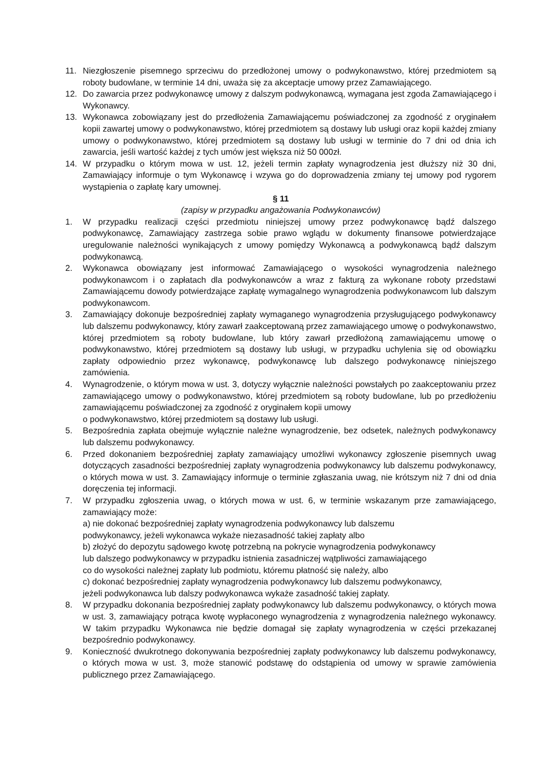11. Niezgłoszenie pisemnego sprzeciwu do przedłożonej umowy o podwykonawstwo, której przedmiotem są roboty budowlane, w terminie 14 dni, uważa się za akceptacje umowy przez Zamawiającego.
12. Do zawarcia przez podwykonawcę umowy z dalszym podwykonawcą, wymagana jest zgoda Zamawiającego i Wykonawcy.
13. Wykonawca zobowiązany jest do przedłożenia Zamawiającemu poświadczonej za zgodność z oryginałem kopii zawartej umowy o podwykonawstwo, której przedmiotem są dostawy lub usługi oraz kopii każdej zmiany umowy o podwykonawstwo, której przedmiotem są dostawy lub usługi w terminie do 7 dni od dnia ich zawarcia, jeśli wartość każdej z tych umów jest większa niż 50 000zł.
14. W przypadku o którym mowa w ust. 12, jeżeli termin zapłaty wynagrodzenia jest dłuższy niż 30 dni, Zamawiający informuje o tym Wykonawcę i wzywa go do doprowadzenia zmiany tej umowy pod rygorem wystąpienia o zapłatę kary umownej.
§ 11
(zapisy w przypadku angażowania Podwykonawców)
1. W przypadku realizacji części przedmiotu niniejszej umowy przez podwykonawcę bądź dalszego podwykonawcę, Zamawiający zastrzega sobie prawo wglądu w dokumenty finansowe potwierdzające uregulowanie należności wynikających z umowy pomiędzy Wykonawcą a podwykonawcą bądź dalszym podwykonawcą.
2. Wykonawca obowiązany jest informować Zamawiającego o wysokości wynagrodzenia należnego podwykonawcom i o zapłatach dla podwykonawców a wraz z fakturą za wykonane roboty przedstawi Zamawiającemu dowody potwierdzające zapłatę wymagalnego wynagrodzenia podwykonawcom lub dalszym podwykonawcom.
3. Zamawiający dokonuje bezpośredniej zapłaty wymaganego wynagrodzenia przysługującego podwykonawcy lub dalszemu podwykonawcy, który zawarł zaakceptowaną przez zamawiającego umowę o podwykonawstwo, której przedmiotem są roboty budowlane, lub który zawarł przedłożoną zamawiającemu umowę o podwykonawstwo, której przedmiotem są dostawy lub usługi, w przypadku uchylenia się od obowiązku zapłaty odpowiednio przez wykonawcę, podwykonawcę lub dalszego podwykonawcę niniejszego zamówienia.
4. Wynagrodzenie, o którym mowa w ust. 3, dotyczy wyłącznie należności powstałych po zaakceptowaniu przez zamawiającego umowy o podwykonawstwo, której przedmiotem są roboty budowlane, lub po przedłożeniu zamawiającemu poświadczonej za zgodność z oryginałem kopii umowy
o podwykonawstwo, której przedmiotem są dostawy lub usługi.
5. Bezpośrednia zapłata obejmuje wyłącznie należne wynagrodzenie, bez odsetek, należnych podwykonawcy lub dalszemu podwykonawcy.
6. Przed dokonaniem bezpośredniej zapłaty zamawiający umożliwi wykonawcy zgłoszenie pisemnych uwag dotyczących zasadności bezpośredniej zapłaty wynagrodzenia podwykonawcy lub dalszemu podwykonawcy, o których mowa w ust. 3. Zamawiający informuje o terminie zgłaszania uwag, nie krótszym niż 7 dni od dnia doręczenia tej informacji.
7. W przypadku zgłoszenia uwag, o których mowa w ust. 6, w terminie wskazanym prze zamawiającego, zamawiający może:
a) nie dokonać bezpośredniej zapłaty wynagrodzenia podwykonawcy lub dalszemu
podwykonawcy, jeżeli wykonawca wykaże niezasadność takiej zapłaty albo
b) złożyć do depozytu sądowego kwotę potrzebną na pokrycie wynagrodzenia podwykonawcy
lub dalszego podwykonawcy w przypadku istnienia zasadniczej wątpliwości zamawiającego
co do wysokości należnej zapłaty lub podmiotu, któremu płatność się należy, albo
c) dokonać bezpośredniej zapłaty wynagrodzenia podwykonawcy lub dalszemu podwykonawcy,
jeżeli podwykonawca lub dalszy podwykonawca wykaże zasadność takiej zapłaty.
8. W przypadku dokonania bezpośredniej zapłaty podwykonawcy lub dalszemu podwykonawcy, o których mowa w ust. 3, zamawiający potrąca kwotę wypłaconego wynagrodzenia z wynagrodzenia należnego wykonawcy. W takim przypadku Wykonawca nie będzie domagał się zapłaty wynagrodzenia w części przekazanej bezpośrednio podwykonawcy.
9. Konieczność dwukrotnego dokonywania bezpośredniej zapłaty podwykonawcy lub dalszemu podwykonawcy, o których mowa w ust. 3, może stanowić podstawę do odstąpienia od umowy w sprawie zamówienia publicznego przez Zamawiającego.